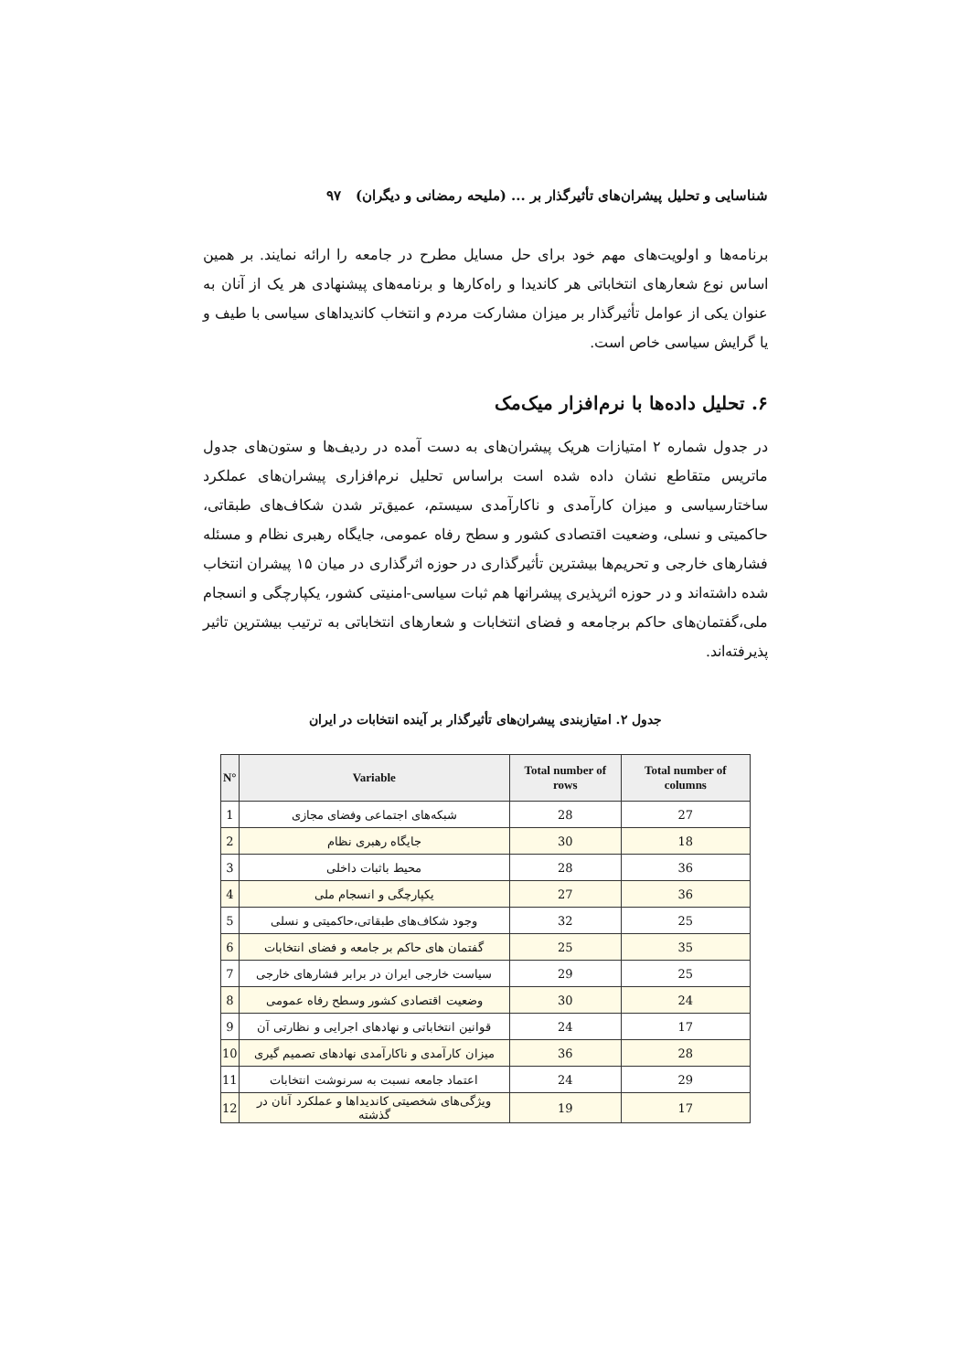شناسایی و تحلیل پیشران‌های تأثیرگذار بر ... (ملیحه رمضانی و دیگران) ۹۷
برنامه‌ها و اولویت‌های مهم خود برای حل مسایل مطرح در جامعه را ارائه نمایند. بر همین اساس نوع شعارهای انتخاباتی هر کاندیدا و راه‌کارها و برنامه‌های پیشنهادی هر یک از آنان به عنوان یکی از عوامل تأثیرگذار بر میزان مشارکت مردم و انتخاب کاندیداهای سیاسی با طیف و یا گرایش سیاسی خاص است.
۶. تحلیل داده‌ها با نرم‌افزار میک‌مک
در جدول شماره ۲ امتیازات هریک پیشران‌های به دست آمده در ردیف‌ها و ستون‌های جدول ماتریس متقاطع نشان داده شده است براساس تحلیل نرم‌افزاری پیشران‌های عملکرد ساختارسیاسی و میزان کارآمدی و ناکارآمدی سیستم، عمیق‌تر شدن شکاف‌های طبقاتی، حاکمیتی و نسلی، وضعیت اقتصادی کشور و سطح رفاه عمومی، جایگاه رهبری نظام و مسئله فشارهای خارجی و تحریم‌ها بیشترین تأثیرگذاری در حوزه اثرگذاری در میان ۱۵ پیشران انتخاب شده داشته‌اند و در حوزه اثرپذیری پیشرانها هم ثبات سیاسی-امنیتی کشور، یکپارچگی و انسجام ملی،گفتمان‌های حاکم برجامعه و فضای انتخابات و شعارهای انتخاباتی به ترتیب بیشترین تاثیر پذیرفته‌اند.
جدول ۲. امتیازبندی پیشران‌های تأثیرگذار بر آینده انتخابات در ایران
| N° | Variable | Total number of rows | Total number of columns |
| --- | --- | --- | --- |
| 1 | شبکه‌های اجتماعی وفضای مجازی | 28 | 27 |
| 2 | جایگاه رهبری نظام | 30 | 18 |
| 3 | محیط باثبات داخلی | 28 | 36 |
| 4 | یکپارچگی و انسجام ملی | 27 | 36 |
| 5 | وجود شکاف‌های طبقاتی،حاکمیتی و نسلی | 32 | 25 |
| 6 | گفتمان های حاکم بر جامعه و فضای انتخابات | 25 | 35 |
| 7 | سیاست خارجی ایران در برابر فشارهای خارجی | 29 | 25 |
| 8 | وضعیت اقتصادی کشور وسطح رفاه عمومی | 30 | 24 |
| 9 | قوانین انتخاباتی و نهادهای اجرایی و نظارتی آن | 24 | 17 |
| 10 | میزان کارآمدی و ناکارآمدی نهادهای تصمیم گیری | 36 | 28 |
| 11 | اعتماد جامعه نسبت به سرنوشت انتخابات | 24 | 29 |
| 12 | ویژگی‌های شخصیتی کاندیداها و عملکرد آنان در گذشته | 19 | 17 |